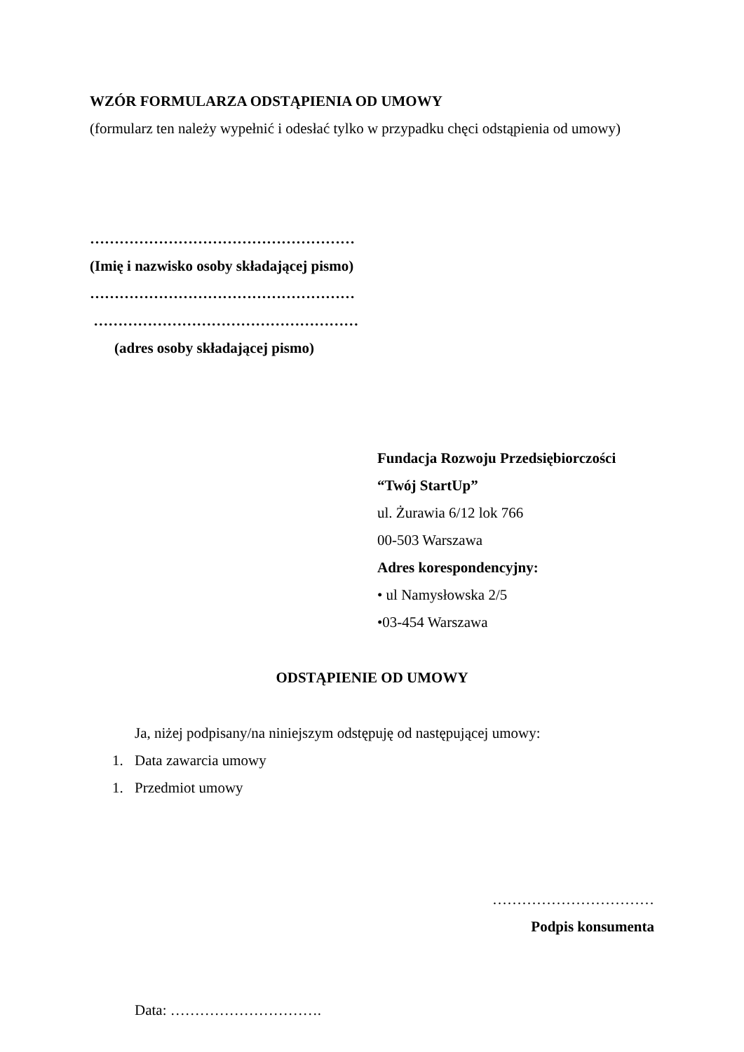WZÓR FORMULARZA ODSTĄPIENIA OD UMOWY
(formularz ten należy wypełnić i odesłać tylko w przypadku chęci odstąpienia od umowy)
………………………………………………
(Imię i nazwisko osoby składającej pismo)
………………………………………………
………………………………………………
(adres osoby składającej pismo)
Fundacja Rozwoju Przedsiębiorczości
“Twój StartUp”
ul. Żurawia 6/12 lok 766
00-503 Warszawa
Adres korespondencyjny:
• ul Namysłowska 2/5
•03-454 Warszawa
ODSTĄPIENIE OD UMOWY
Ja, niżej podpisany/na niniejszym odstępuję od następującej umowy:
1. Data zawarcia umowy
1. Przedmiot umowy
……………………………
Podpis konsumenta
Data: ………………………….